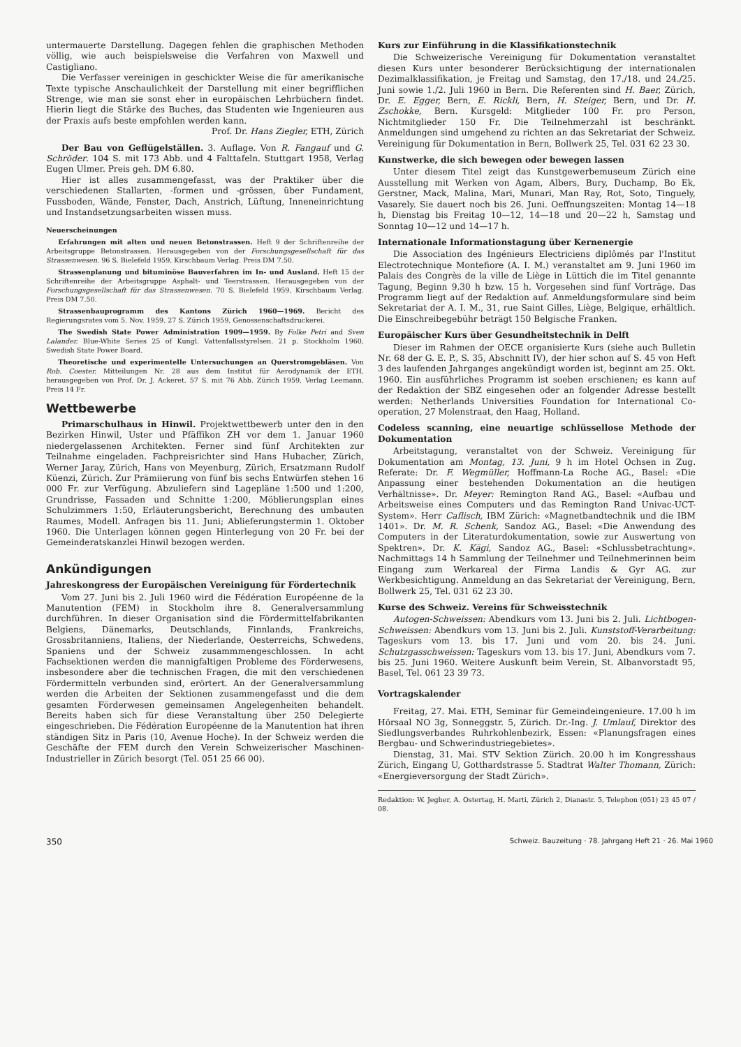untermauerte Darstellung. Dagegen fehlen die graphischen Methoden völlig, wie auch beispielsweise die Verfahren von Maxwell und Castigliano.
Die Verfasser vereinigen in geschickter Weise die für amerikanische Texte typische Anschaulichkeit der Darstellung mit einer begrifflichen Strenge, wie man sie sonst eher in europäischen Lehrbüchern findet. Hierin liegt die Stärke des Buches, das Studenten wie Ingenieuren aus der Praxis aufs beste empfohlen werden kann.
Prof. Dr. Hans Ziegler, ETH, Zürich
Der Bau von Geflügelställen. 3. Auflage. Von R. Fangauf und G. Schröder. 104 S. mit 173 Abb. und 4 Falttafeln. Stuttgart 1958, Verlag Eugen Ulmer. Preis geh. DM 6.80.
Hier ist alles zusammengefasst, was der Praktiker über die verschiedenen Stallarten, -formen und -grössen, über Fundament, Fussboden, Wände, Fenster, Dach, Anstrich, Lüftung, Inneneinrichtung und Instandsetzungsarbeiten wissen muss.
Neuerscheinungen
Erfahrungen mit alten und neuen Betonstrassen. Heft 9 der Schriftenreihe der Arbeitsgruppe Betonstrassen. Herausgegeben von der Forschungsgesellschaft für das Strassenwesen. 96 S. Bielefeld 1959, Kirschbaum Verlag. Preis DM 7.50.
Strassenplanung und bituminöse Bauverfahren im In- und Ausland. Heft 15 der Schriftenreihe der Arbeitsgruppe Asphalt- und Teerstrassen. Herausgegeben von der Forschungsgesellschaft für das Strassenwesen. 70 S. Bielefeld 1959, Kirschbaum Verlag. Preis DM 7.50.
Strassenbauprogramm des Kantons Zürich 1960—1969. Bericht des Regierungsrates vom 5. Nov. 1959. 27 S. Zürich 1959, Genossenschaftsdruckerei.
The Swedish State Power Administration 1909—1959. By Folke Petri and Sven Lalander. Blue-White Series 25 of Kungl. Vattenfallsstyrelsen. 21 p. Stockholm 1960, Swedish State Power Board.
Theoretische und experimentelle Untersuchungen an Querstromgebläsen. Von Rob. Coester. Mitteilungen Nr. 28 aus dem Institut für Aerodynamik der ETH, herausgegeben von Prof. Dr. J. Ackeret. 57 S. mit 76 Abb. Zürich 1959, Verlag Leemann. Preis 14 Fr.
Wettbewerbe
Primarschulhaus in Hinwil. Projektwettbewerb unter den in den Bezirken Hinwil, Uster und Pfäffikon ZH vor dem 1. Januar 1960 niedergelassenen Architekten. Ferner sind fünf Architekten zur Teilnahme eingeladen. Fachpreisrichter sind Hans Hubacher, Zürich, Werner Jaray, Zürich, Hans von Meyenburg, Zürich, Ersatzmann Rudolf Küenzi, Zürich. Zur Prämiierung von fünf bis sechs Entwürfen stehen 16 000 Fr. zur Verfügung. Abzuliefern sind Lagepläne 1:500 und 1:200, Grundrisse, Fassaden und Schnitte 1:200, Möblierungsplan eines Schulzimmers 1:50, Erläuterungsbericht, Berechnung des umbauten Raumes, Modell. Anfragen bis 11. Juni; Ablieferungstermin 1. Oktober 1960. Die Unterlagen können gegen Hinterlegung von 20 Fr. bei der Gemeinderatskanzlei Hinwil bezogen werden.
Ankündigungen
Jahreskongress der Europäischen Vereinigung für Fördertechnik
Vom 27. Juni bis 2. Juli 1960 wird die Fédération Européenne de la Manutention (FEM) in Stockholm ihre 8. Generalversammlung durchführen. In dieser Organisation sind die Fördermittelfabrikanten Belgiens, Dänemarks, Deutschlands, Finnlands, Frankreichs, Grossbritanniens, Italiens, der Niederlande, Oesterreichs, Schwedens, Spaniens und der Schweiz zusammmengeschlossen. In acht Fachsektionen werden die mannigfaltigen Probleme des Förderwesens, insbesondere aber die technischen Fragen, die mit den verschiedenen Fördermitteln verbunden sind, erörtert. An der Generalversammlung werden die Arbeiten der Sektionen zusammengefasst und die dem gesamten Förderwesen gemeinsamen Angelegenheiten behandelt. Bereits haben sich für diese Veranstaltung über 250 Delegierte eingeschrieben. Die Fédération Européenne de la Manutention hat ihren ständigen Sitz in Paris (10, Avenue Hoche). In der Schweiz werden die Geschäfte der FEM durch den Verein Schweizerischer Maschinen-Industrieller in Zürich besorgt (Tel. 051 25 66 00).
Kurs zur Einführung in die Klassifikationstechnik
Die Schweizerische Vereinigung für Dokumentation veranstaltet diesen Kurs unter besonderer Berücksichtigung der internationalen Dezimalklassifikation, je Freitag und Samstag, den 17./18. und 24./25. Juni sowie 1./2. Juli 1960 in Bern. Die Referenten sind H. Baer, Zürich, Dr. E. Egger, Bern, E. Rickli, Bern, H. Steiger, Bern, und Dr. H. Zschokke, Bern. Kursgeld: Mitglieder 100 Fr. pro Person, Nichtmitglieder 150 Fr. Die Teilnehmerzahl ist beschränkt. Anmeldungen sind umgehend zu richten an das Sekretariat der Schweiz. Vereinigung für Dokumentation in Bern, Bollwerk 25, Tel. 031 62 23 30.
Kunstwerke, die sich bewegen oder bewegen lassen
Unter diesem Titel zeigt das Kunstgewerbemuseum Zürich eine Ausstellung mit Werken von Agam, Albers, Bury, Duchamp, Bo Ek, Gerstner, Mack, Malina, Mari, Munari, Man Ray, Rot, Soto, Tinguely, Vasarely. Sie dauert noch bis 26. Juni. Oeffnungszeiten: Montag 14—18 h, Dienstag bis Freitag 10—12, 14—18 und 20—22 h, Samstag und Sonntag 10—12 und 14—17 h.
Internationale Informationstagung über Kernenergie
Die Association des Ingénieurs Electriciens diplômés par l'Institut Electrotechnique Montefiore (A. I. M.) veranstaltet am 9. Juni 1960 im Palais des Congrès de la ville de Liège in Lüttich die im Titel genannte Tagung, Beginn 9.30 h bzw. 15 h. Vorgesehen sind fünf Vorträge. Das Programm liegt auf der Redaktion auf. Anmeldungsformulare sind beim Sekretariat der A. I. M., 31, rue Saint Gilles, Liège, Belgique, erhältlich. Die Einschreibegebühr beträgt 150 Belgische Franken.
Europäischer Kurs über Gesundheitstechnik in Delft
Dieser im Rahmen der OECE organisierte Kurs (siehe auch Bulletin Nr. 68 der G. E. P., S. 35, Abschnitt IV), der hier schon auf S. 45 von Heft 3 des laufenden Jahrganges angekündigt worden ist, beginnt am 25. Okt. 1960. Ein ausführliches Programm ist soeben erschienen; es kann auf der Redaktion der SBZ eingesehen oder an folgender Adresse bestellt werden: Netherlands Universities Foundation for International Co-operation, 27 Molenstraat, den Haag, Holland.
Codeless scanning, eine neuartige schlüssellose Methode der Dokumentation
Arbeitstagung, veranstaltet von der Schweiz. Vereinigung für Dokumentation am Montag, 13. Juni, 9 h im Hotel Ochsen in Zug. Referate: Dr. F. Wegmüller, Hoffmann-La Roche AG., Basel: «Die Anpassung einer bestehenden Dokumentation an die heutigen Verhältnisse». Dr. Meyer: Remington Rand AG., Basel: «Aufbau und Arbeitsweise eines Computers und das Remington Rand Univac-UCT-System». Herr Caflisch, IBM Zürich: «Magnetbandtechnik und die IBM 1401». Dr. M. R. Schenk, Sandoz AG., Basel: «Die Anwendung des Computers in der Literaturdokumentation, sowie zur Auswertung von Spektren». Dr. K. Kägi, Sandoz AG., Basel: «Schlussbetrachtung». Nachmittags 14 h Sammlung der Teilnehmer und Teilnehmerinnen beim Eingang zum Werkareal der Firma Landis & Gyr AG. zur Werkbesichtigung. Anmeldung an das Sekretariat der Vereinigung, Bern, Bollwerk 25, Tel. 031 62 23 30.
Kurse des Schweiz. Vereins für Schweisstechnik
Autogen-Schweissen: Abendkurs vom 13. Juni bis 2. Juli. Lichtbogen-Schweissen: Abendkurs vom 13. Juni bis 2. Juli. Kunststoff-Verarbeitung: Tageskurs vom 13. bis 17. Juni und vom 20. bis 24. Juni. Schutzgasschweissen: Tageskurs vom 13. bis 17. Juni, Abendkurs vom 7. bis 25. Juni 1960. Weitere Auskunft beim Verein, St. Albanvorstadt 95, Basel, Tel. 061 23 39 73.
Vortragskalender
Freitag, 27. Mai. ETH, Seminar für Gemeindeingenieure. 17.00 h im Hörsaal NO 3g, Sonneggstr. 5, Zürich. Dr.-Ing. J. Umlauf, Direktor des Siedlungsverbandes Ruhrkohlenbezirk, Essen: «Planungsfragen eines Bergbau- und Schwerindustriegebietes».
Dienstag, 31. Mai. STV Sektion Zürich. 20.00 h im Kongresshaus Zürich, Eingang U, Gotthardstrasse 5. Stadtrat Walter Thomann, Zürich: «Energieversorgung der Stadt Zürich».
Redaktion: W. Jegher, A. Ostertag, H. Marti, Zürich 2, Dianastr. 5, Telephon (051) 23 45 07 / 08.
350 Schweiz. Bauzeitung · 78. Jahrgang Heft 21 · 26. Mai 1960